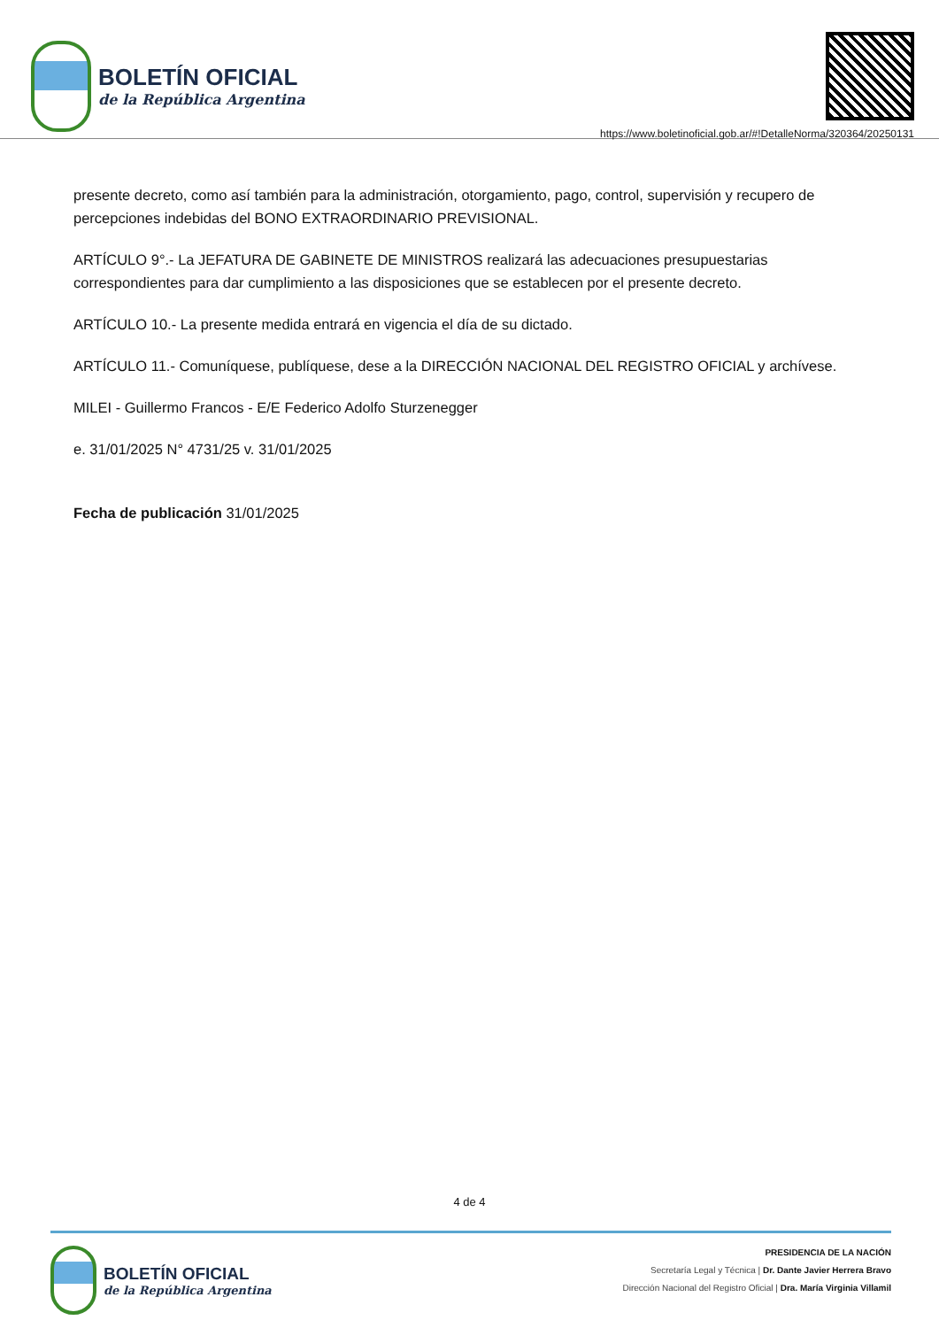BOLETÍN OFICIAL
de la República Argentina
https://www.boletinoficial.gob.ar/#!DetalleNorma/320364/20250131
presente decreto, como así también para la administración, otorgamiento, pago, control, supervisión y recupero de percepciones indebidas del BONO EXTRAORDINARIO PREVISIONAL.
ARTÍCULO 9°.- La JEFATURA DE GABINETE DE MINISTROS realizará las adecuaciones presupuestarias correspondientes para dar cumplimiento a las disposiciones que se establecen por el presente decreto.
ARTÍCULO 10.- La presente medida entrará en vigencia el día de su dictado.
ARTÍCULO 11.- Comuníquese, publíquese, dese a la DIRECCIÓN NACIONAL DEL REGISTRO OFICIAL y archívese.
MILEI - Guillermo Francos - E/E Federico Adolfo Sturzenegger
e. 31/01/2025 N° 4731/25 v. 31/01/2025
Fecha de publicación 31/01/2025
4 de 4
BOLETÍN OFICIAL
de la República Argentina
PRESIDENCIA DE LA NACIÓN
Secretaría Legal y Técnica | Dr. Dante Javier Herrera Bravo
Dirección Nacional del Registro Oficial | Dra. María Virginia Villamil